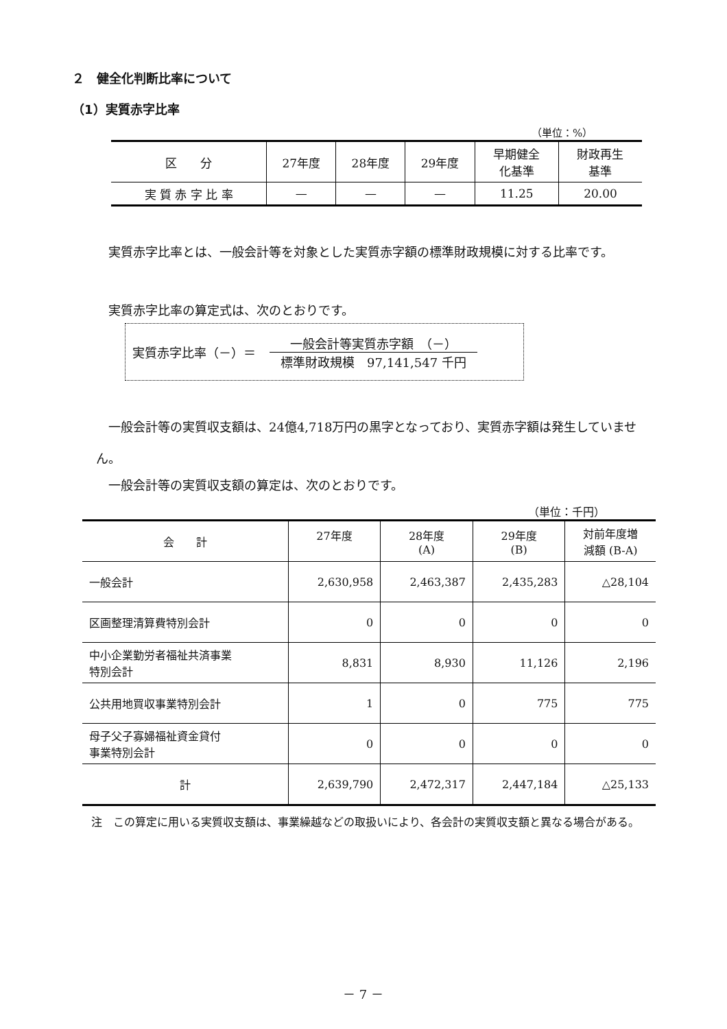２　健全化判断比率について
（1）実質赤字比率
（単位：%）
| 区 分 | 27年度 | 28年度 | 29年度 | 早期健全 化基準 | 財政再生 基準 |
| 実 質 赤 字 比 率 | — | — | — | 11.25 | 20.00 |
　実質赤字比率とは、一般会計等を対象とした実質赤字額の標準財政規模に対する比率です。
　実質赤字比率の算定式は、次のとおりです。
実質赤字比率（－）＝ 一般会計等実質赤字額　（－）
標準財政規模　97,141,547 千円
　一般会計等の実質収支額は、24億4,718万円の黒字となっており、実質赤字額は発生していません。
　一般会計等の実質収支額の算定は、次のとおりです。
（単位：千円）
| 会 計 | 27年度 | 28年度 (A) | 29年度 (B) | 対前年度増 減額 (B-A) |
| --- | --- | --- | --- | --- |
| 一般会計 | 2,630,958 | 2,463,387 | 2,435,283 | △28,104 |
| 区画整理清算費特別会計 | 0 | 0 | 0 | 0 |
| 中小企業勤労者福祉共済事業 特別会計 | 8,831 | 8,930 | 11,126 | 2,196 |
| 公共用地買収事業特別会計 | 1 | 0 | 775 | 775 |
| 母子父子寡婦福祉資金貸付 事業特別会計 | 0 | 0 | 0 | 0 |
| 計 | 2,639,790 | 2,472,317 | 2,447,184 | △25,133 |
注　この算定に用いる実質収支額は、事業繰越などの取扱いにより、各会計の実質収支額と異なる場合がある。
－ 7 －